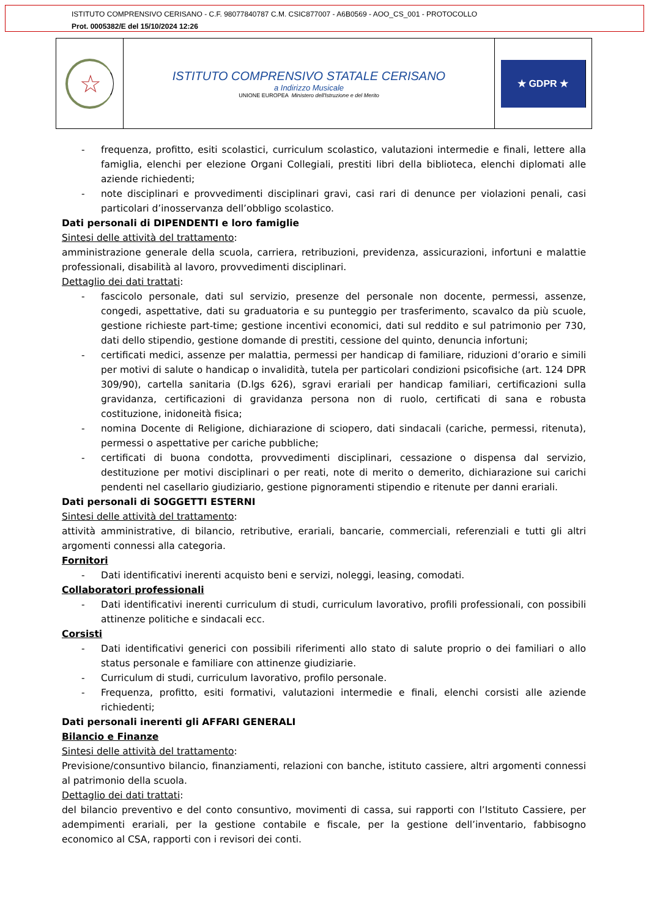ISTITUTO COMPRENSIVO CERISANO - C.F. 98077840787 C.M. CSIC877007 - A6B0569 - AOO_CS_001 - PROTOCOLLO
Prot. 0005382/E del 15/10/2024 12:26
☆
ISTITUTO COMPRENSIVO STATALE CERISANO
a Indirizzo Musicale
UNIONE EUROPEA Ministero dell'Istruzione e del Merito
★ GDPR ★
- frequenza, profitto, esiti scolastici, curriculum scolastico, valutazioni intermedie e finali, lettere alla famiglia, elenchi per elezione Organi Collegiali, prestiti libri della biblioteca, elenchi diplomati alle aziende richiedenti;
- note disciplinari e provvedimenti disciplinari gravi, casi rari di denunce per violazioni penali, casi particolari d’inosservanza dell’obbligo scolastico.
Dati personali di DIPENDENTI e loro famiglie
Sintesi delle attività del trattamento:
amministrazione generale della scuola, carriera, retribuzioni, previdenza, assicurazioni, infortuni e malattie professionali, disabilità al lavoro, provvedimenti disciplinari.
Dettaglio dei dati trattati:
- fascicolo personale, dati sul servizio, presenze del personale non docente, permessi, assenze, congedi, aspettative, dati su graduatoria e su punteggio per trasferimento, scavalco da più scuole, gestione richieste part-time; gestione incentivi economici, dati sul reddito e sul patrimonio per 730, dati dello stipendio, gestione domande di prestiti, cessione del quinto, denuncia infortuni;
- certificati medici, assenze per malattia, permessi per handicap di familiare, riduzioni d’orario e simili per motivi di salute o handicap o invalidità, tutela per particolari condizioni psicofisiche (art. 124 DPR 309/90), cartella sanitaria (D.lgs 626), sgravi erariali per handicap familiari, certificazioni sulla gravidanza, certificazioni di gravidanza persona non di ruolo, certificati di sana e robusta costituzione, inidoneità fisica;
- nomina Docente di Religione, dichiarazione di sciopero, dati sindacali (cariche, permessi, ritenuta), permessi o aspettative per cariche pubbliche;
- certificati di buona condotta, provvedimenti disciplinari, cessazione o dispensa dal servizio, destituzione per motivi disciplinari o per reati, note di merito o demerito, dichiarazione sui carichi pendenti nel casellario giudiziario, gestione pignoramenti stipendio e ritenute per danni erariali.
Dati personali di SOGGETTI ESTERNI
Sintesi delle attività del trattamento:
attività amministrative, di bilancio, retributive, erariali, bancarie, commerciali, referenziali e tutti gli altri argomenti connessi alla categoria.
Fornitori
- Dati identificativi inerenti acquisto beni e servizi, noleggi, leasing, comodati.
Collaboratori professionali
- Dati identificativi inerenti curriculum di studi, curriculum lavorativo, profili professionali, con possibili attinenze politiche e sindacali ecc.
Corsisti
- Dati identificativi generici con possibili riferimenti allo stato di salute proprio o dei familiari o allo status personale e familiare con attinenze giudiziarie.
- Curriculum di studi, curriculum lavorativo, profilo personale.
- Frequenza, profitto, esiti formativi, valutazioni intermedie e finali, elenchi corsisti alle aziende richiedenti;
Dati personali inerenti gli AFFARI GENERALI
Bilancio e Finanze
Sintesi delle attività del trattamento:
Previsione/consuntivo bilancio, finanziamenti, relazioni con banche, istituto cassiere, altri argomenti connessi al patrimonio della scuola.
Dettaglio dei dati trattati:
del bilancio preventivo e del conto consuntivo, movimenti di cassa, sui rapporti con l’Istituto Cassiere, per adempimenti erariali, per la gestione contabile e fiscale, per la gestione dell’inventario, fabbisogno economico al CSA, rapporti con i revisori dei conti.